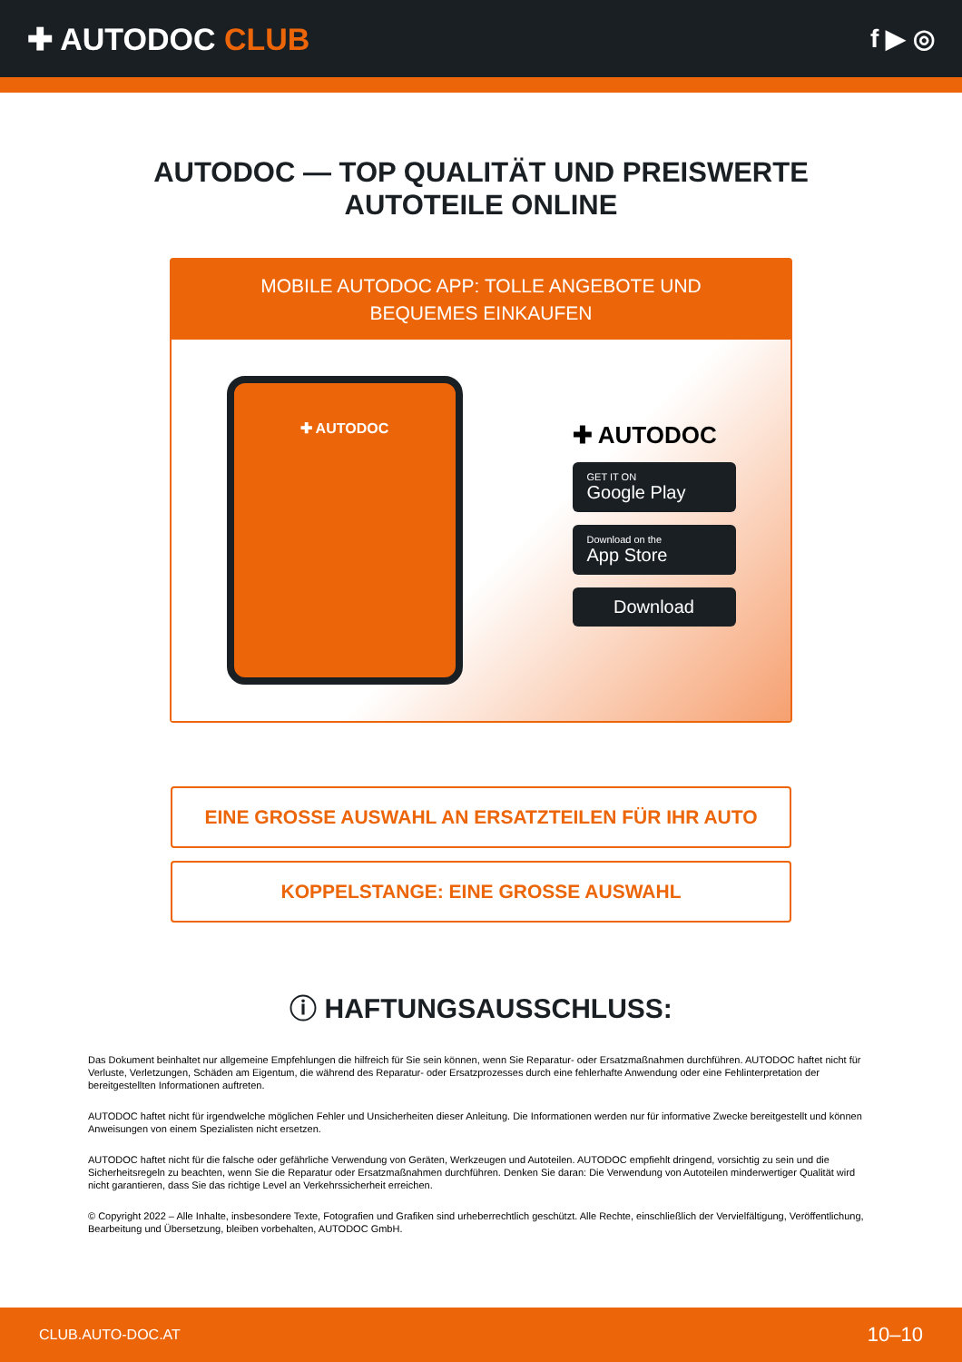✚ AUTODOC CLUB
f ▶ ◎
AUTODOC — TOP QUALITÄT UND PREISWERTE
AUTOTEILE ONLINE
MOBILE AUTODOC APP: TOLLE ANGEBOTE UND BEQUEMES EINKAUFEN
✚ AUTODOC
✚ AUTODOC
GET IT ON
Google Play
Download on the
App Store
Download
EINE GROSSE AUSWAHL AN ERSATZTEILEN FÜR IHR AUTO
KOPPELSTANGE: EINE GROSSE AUSWAHL
ⓘ HAFTUNGSAUSSCHLUSS:
Das Dokument beinhaltet nur allgemeine Empfehlungen die hilfreich für Sie sein können, wenn Sie Reparatur- oder Ersatzmaßnahmen durchführen. AUTODOC haftet nicht für Verluste, Verletzungen, Schäden am Eigentum, die während des Reparatur- oder Ersatzprozesses durch eine fehlerhafte Anwendung oder eine Fehlinterpretation der bereitgestellten Informationen auftreten.
AUTODOC haftet nicht für irgendwelche möglichen Fehler und Unsicherheiten dieser Anleitung. Die Informationen werden nur für informative Zwecke bereitgestellt und können Anweisungen von einem Spezialisten nicht ersetzen.
AUTODOC haftet nicht für die falsche oder gefährliche Verwendung von Geräten, Werkzeugen und Autoteilen. AUTODOC empfiehlt dringend, vorsichtig zu sein und die Sicherheitsregeln zu beachten, wenn Sie die Reparatur oder Ersatzmaßnahmen durchführen. Denken Sie daran: Die Verwendung von Autoteilen minderwertiger Qualität wird nicht garantieren, dass Sie das richtige Level an Verkehrssicherheit erreichen.
© Copyright 2022 – Alle Inhalte, insbesondere Texte, Fotografien und Grafiken sind urheberrechtlich geschützt. Alle Rechte, einschließlich der Vervielfältigung, Veröffentlichung, Bearbeitung und Übersetzung, bleiben vorbehalten, AUTODOC GmbH.
CLUB.AUTO-DOC.AT 10–10